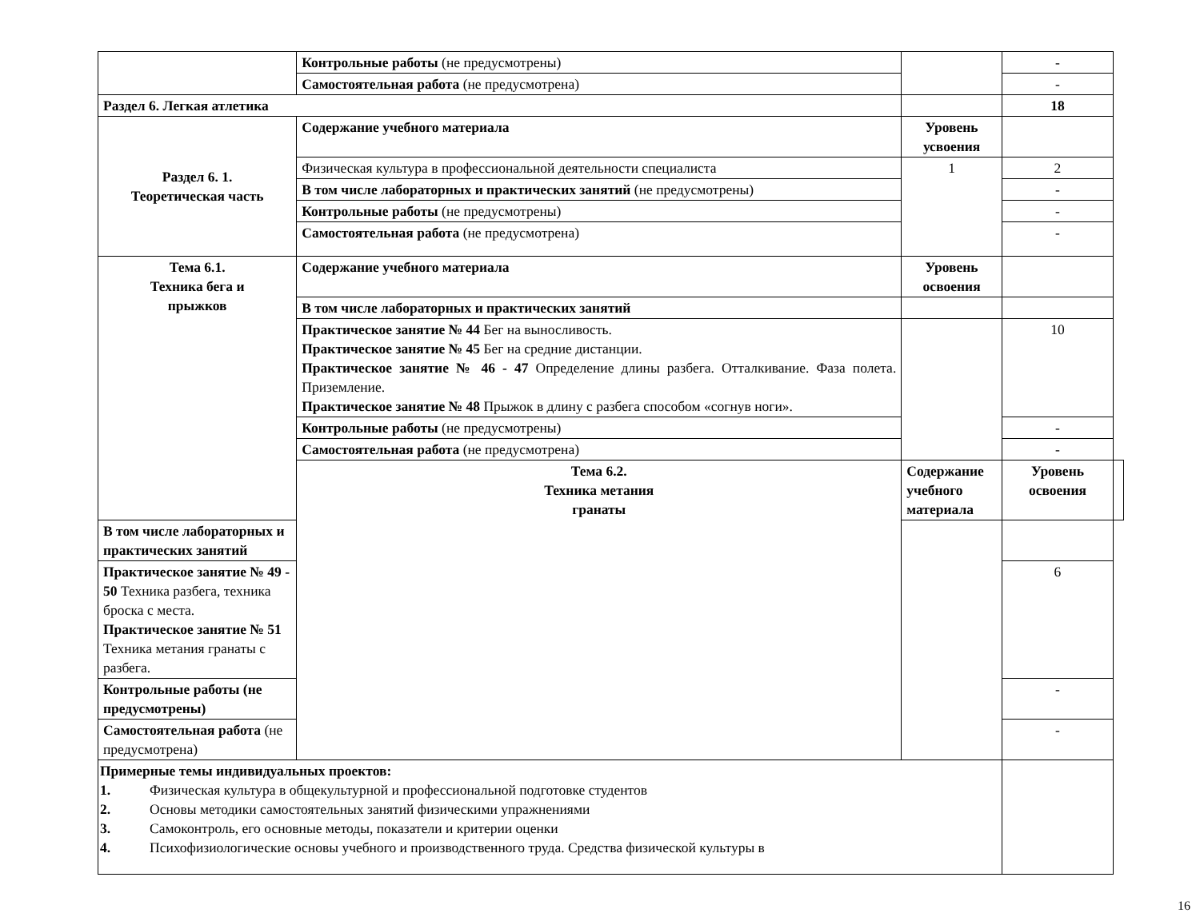| | Контрольные работы (не предусмотрены) | | - | |
| | Самостоятельная работа (не предусмотрена) | | - | |
| Раздел 6. Легкая атлетика | | | 18 | |
| Раздел 6. 1. Теоретическая часть | Содержание учебного материала | Уровень усвоения | | |
| | Физическая культура в профессиональной деятельности специалиста | 1 | 2 | |
| | В том числе лабораторных и практических занятий (не предусмотрены) | | - | |
| | Контрольные работы (не предусмотрены) | | - | |
| | Самостоятельная работа (не предусмотрена) | | - | |
| Тема 6.1. Техника бега и прыжков | Содержание учебного материала | Уровень освоения | | |
| | В том числе лабораторных и практических занятий | | | |
| | Практическое занятие № 44 Бег на выносливость. Практическое занятие № 45 Бег на средние дистанции. Практическое занятие № 46 - 47 Определение длины разбега. Отталкивание. Фаза полета. Приземление. Практическое занятие № 48 Прыжок в длину с разбега способом «согнув ноги». | | 10 | |
| | Контрольные работы (не предусмотрены) | | - | |
| | Самостоятельная работа (не предусмотрена) | | - | |
| | Тема 6.2. Техника метания гранаты | Содержание учебного материала | Уровень освоения | |
| В том числе лабораторных и практических занятий | | | | |
| Практическое занятие № 49 - 50 Техника разбега, техника броска с места. Практическое занятие № 51 Техника метания гранаты с разбега. | | | 6 | |
| Контрольные работы (не предусмотрены) | | | - | |
| Самостоятельная работа (не предусмотрена) | | | - | |
| Примерные темы индивидуальных проектов: 1. Физическая культура в общекультурной и профессиональной подготовке студентов 2. Основы методики самостоятельных занятий физическими упражнениями 3. Самоконтроль, его основные методы, показатели и критерии оценки 4. Психофизиологические основы учебного и производственного труда. Средства физической культуры в | | | | |
16